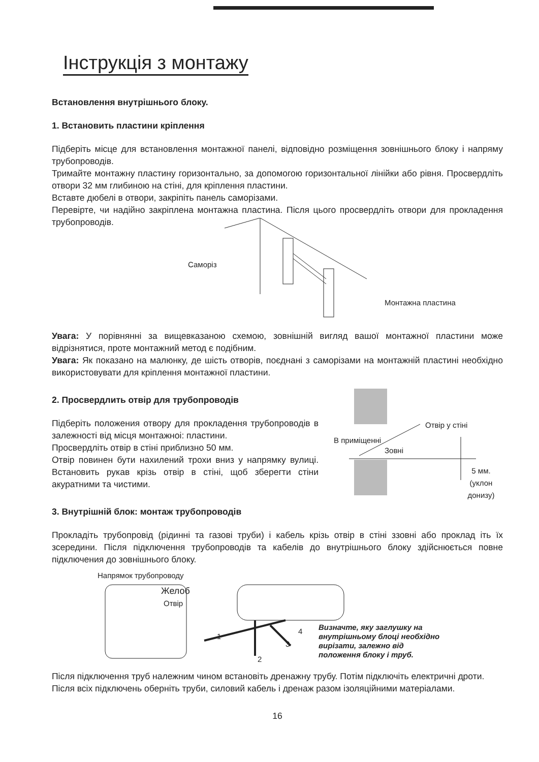Інструкція з монтажу
Встановлення внутрішнього блоку.
1. Встановить пластини кріплення
Підберіть місце для встановлення монтажної панелі, відповідно розміщення зовнішнього блоку і напряму трубопроводів.
Тримайте монтажну пластину горизонтально, за допомогою горизонтальної лінійки або рівня. Просвердліть отвори 32 мм глибиною на стіні, для кріплення пластини.
Вставте дюбелі в отвори, закріпіть панель саморізами.
Перевірте, чи надійно закріплена монтажна пластина. Після цього просвердліть отвори для прокладення трубопроводів.
Саморіз
Монтажна пластина
Увага: У порівнянні за вищевказаною схемою, зовнішній вигляд вашої монтажної пластини може відрізнятися, проте монтажний метод є подібним.
Увага: Як показано на малюнку, де шість отворів, поєднані з саморізами на монтажній пластині необхідно використовувати для кріплення монтажної пластини.
2. Просвердлить отвір для трубопроводів
Підберіть положения отвору для прокладення трубопроводів в залежності від місця монтажноі: пластини.
Просвердліть отвір в стіні приблизно 50 мм.
Отвір повинен бути нахилений трохи вниз у напрямку вулиці. Встановить рукав крізь отвір в стіні, щоб зберегти стіни акуратними та чистими.
В приміщенні
Зовні
Отвір у стіні
5 мм.
(уклон донизу)
3. Внутрішній блок: монтаж трубопроводів
Прокладіть трубопровід (рідинні та газові труби) і кабель крізь отвір в стіні ззовні або проклад іть їх зсередини. Після підключення трубопроводів та кабелів до внутрішнього блоку здійснюється повне підключения до зовнішнього блоку.
Напрямок трубопроводу
Желоб
Отвір
1
2
3
4
Визначте, яку заглушку на
внутрішньому блоці необхідно
вирізати, залежно від
положення блоку і труб.
Після підключення труб належним чином встановіть дренажну трубу. Потім підключіть електричні дроти.
Після всіх підключень оберніть труби, силовий кабель і дренаж разом ізоляційними матеріалами.
16